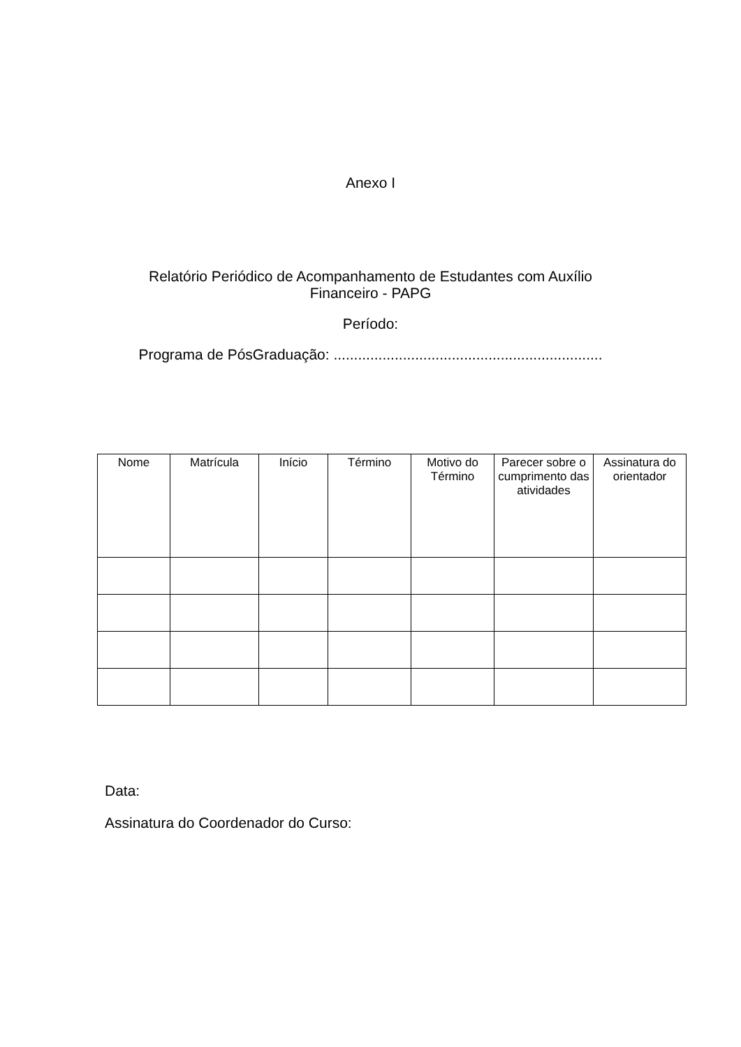Anexo I
Relatório Periódico de Acompanhamento de Estudantes com Auxílio
Financeiro - PAPG
Período:
Programa de PósGraduação: ..................................................................
| Nome | Matrícula | Início | Término | Motivo do Término | Parecer sobre o cumprimento das atividades | Assinatura do orientador |
| --- | --- | --- | --- | --- | --- | --- |
Data:
Assinatura do Coordenador do Curso: